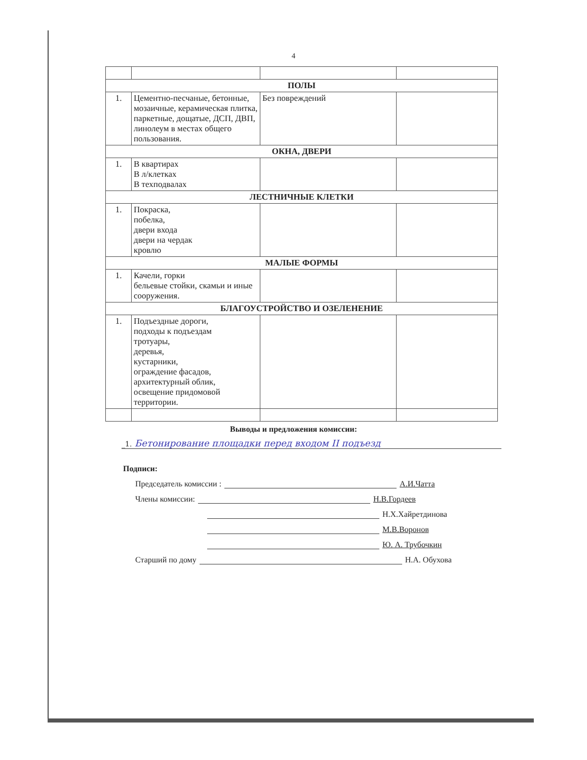4
| ПОЛЫ | | | |
| 1. | Цементно-песчаные, бетонные, мозаичные, керамическая плитка, паркетные, дощатые, ДСП, ДВП, линолеум в местах общего пользования. | Без повреждений | |
| ОКНА, ДВЕРИ | | | |
| 1. | В квартирах В л/клетках В техподвалах | | |
| ЛЕСТНИЧНЫЕ КЛЕТКИ | | | |
| 1. | Покраска, побелка, двери входа двери на чердак кровлю | | |
| МАЛЫЕ ФОРМЫ | | | |
| 1. | Качели, горки бельевые стойки, скамьи и иные сооружения. | | |
| БЛАГОУСТРОЙСТВО И ОЗЕЛЕНЕНИЕ | | | |
| 1. | Подъездные дороги, подходы к подъездам тротуары, деревья, кустарники, ограждение фасадов, архитектурный облик, освещение придомовой территории. | | |
Выводы и предложения комиссии:
_1. Бетонирование площадки перед входом II подъезд
Подписи:
Председатель комиссии : А.И.Чатта
Члены комиссии: Н.В.Гордеев
Н.Х.Хайретдинова
М.В.Воронов
Ю. А. Трубочкин
Старший по дому Н.А. Обухова